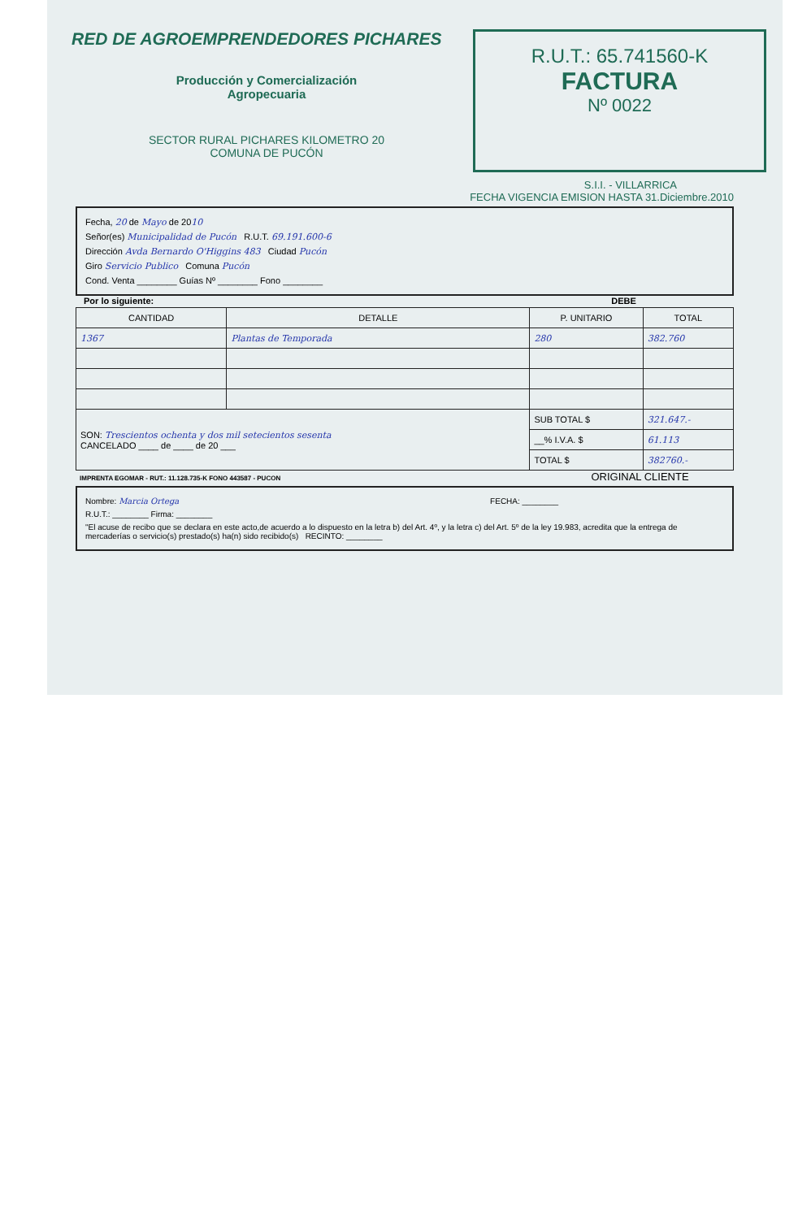RED DE AGROEMPRENDEDORES PICHARES
Producción y Comercialización
Agropecuaria
SECTOR RURAL PICHARES KILOMETRO 20
COMUNA DE PUCÓN
R.U.T.: 65.741560-K
FACTURA
Nº 0022
S.I.I. - VILLARRICA
FECHA VIGENCIA EMISION HASTA 31.Diciembre.2010
Fecha, 20 de Mayo de 2010
Señor(es) Municipalidad de Pucón R.U.T. 69.191.600-6
Dirección Avda Bernardo O'Higgins 483 Ciudad Pucón
Giro Servicio Publico Comuna Pucón
Cond. Venta ________ Guías Nº ________ Fono ________
Por lo siguiente: DEBE
| CANTIDAD | DETALLE | P. UNITARIO | TOTAL |
| --- | --- | --- | --- |
| 1367 | Plantas de Temporada | 280 | 382.760 |
| SON: Trescientos ochenta y dos mil setecientos sesenta CANCELADO ____ de ____ de 20 ___ | | SUB TOTAL $ | 321.647.- |
| | | __% I.V.A. $ | 61.113 |
| | | TOTAL $ | 382760.- |
IMPRENTA EGOMAR - RUT.: 11.128.735-K FONO 443587 - PUCON ORIGINAL CLIENTE
Nombre: Marcia Ortega FECHA: ________
R.U.T.: ________ Firma: ________
"El acuse de recibo que se declara en este acto,de acuerdo a lo dispuesto en la letra b) del Art. 4º, y la letra c) del Art. 5º de la ley 19.983, acredita que la entrega de mercaderías o servicio(s) prestado(s) ha(n) sido recibido(s) RECINTO: ________